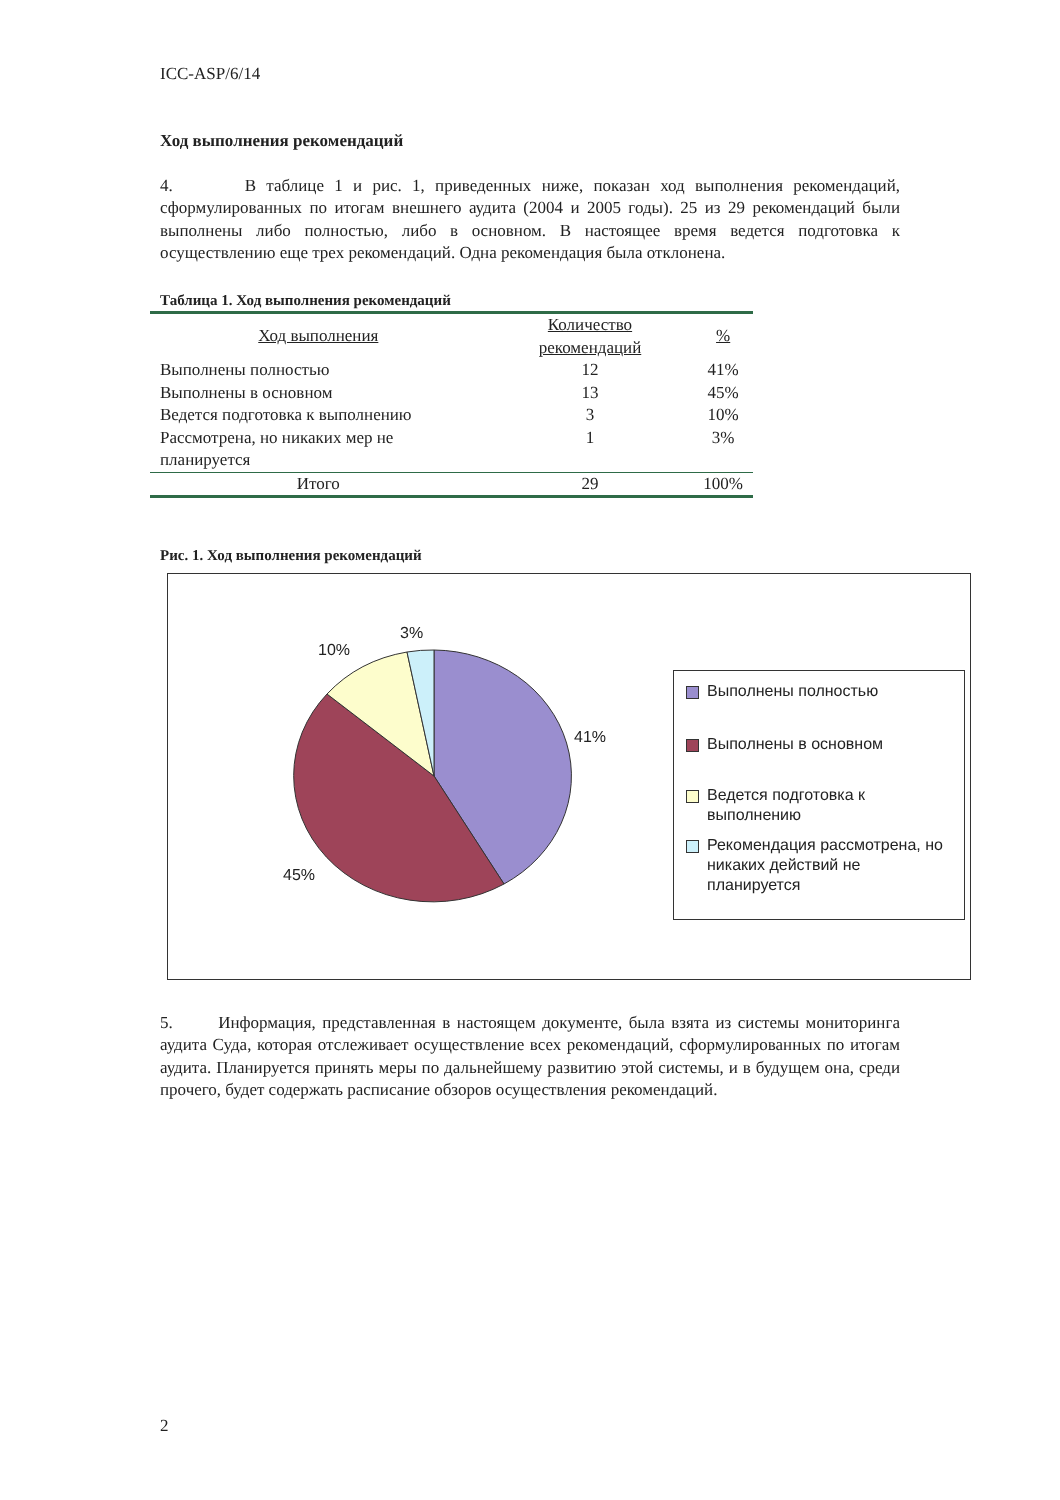ICC-ASP/6/14
Ход выполнения рекомендаций
4. В таблице 1 и рис. 1, приведенных ниже, показан ход выполнения рекомендаций, сформулированных по итогам внешнего аудита (2004 и 2005 годы). 25 из 29 рекомендаций были выполнены либо полностью, либо в основном. В настоящее время ведется подготовка к осуществлению еще трех рекомендаций. Одна рекомендация была отклонена.
Таблица 1. Ход выполнения рекомендаций
| Ход выполнения | Количество рекомендаций | % |
| --- | --- | --- |
| Выполнены полностью | 12 | 41% |
| Выполнены в основном | 13 | 45% |
| Ведется подготовка к выполнению | 3 | 10% |
| Рассмотрена, но никаких мер не планируется | 1 | 3% |
| Итого | 29 | 100% |
Рис. 1. Ход выполнения рекомендаций
3%
10%
41%
45%
Выполнены полностью
Выполнены в основном
Ведется подготовка к выполнению
Рекомендация рассмотрена, но никаких действий не планируется
5. Информация, представленная в настоящем документе, была взята из системы мониторинга аудита Суда, которая отслеживает осуществление всех рекомендаций, сформулированных по итогам аудита. Планируется принять меры по дальнейшему развитию этой системы, и в будущем она, среди прочего, будет содержать расписание обзоров осуществления рекомендаций.
2